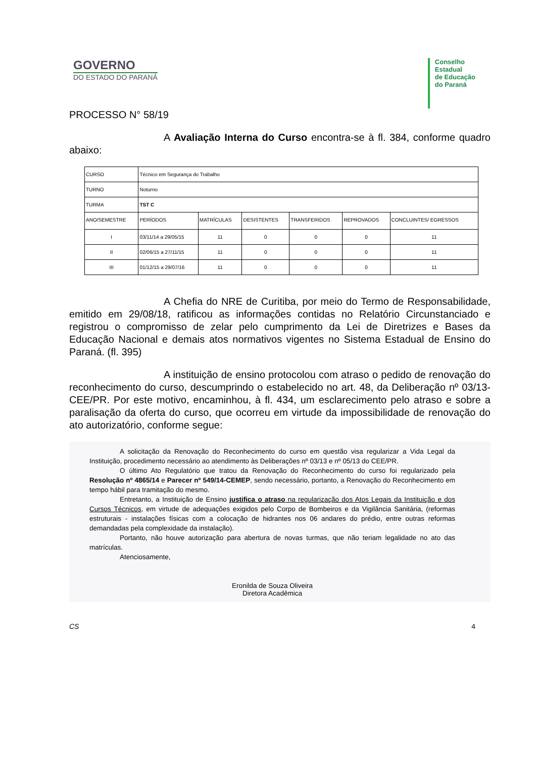GOVERNO
DO ESTADO DO PARANÁ
Conselho
Estadual
de Educação
do Paraná
PROCESSO N° 58/19
A Avaliação Interna do Curso encontra-se à fl. 384, conforme quadro abaixo:
| CURSO | Técnico em Segurança do Trabalho | | | | | |
| TURNO | Noturno | | | | | |
| TURMA | TST C | | | | | |
| ANO/SEMESTRE | PERÍODOS | MATRÍCULAS | DESISTENTES | TRANSFERIDOS | REPROVADOS | CONCLUINTES/ EGRESSOS |
| I | 03/11/14 a 29/05/15 | 11 | 0 | 0 | 0 | 11 |
| II | 02/06/15 a 27/11/15 | 11 | 0 | 0 | 0 | 11 |
| III | 01/12/15 a 29/07/16 | 11 | 0 | 0 | 0 | 11 |
A Chefia do NRE de Curitiba, por meio do Termo de Responsabilidade, emitido em 29/08/18, ratificou as informações contidas no Relatório Circunstanciado e registrou o compromisso de zelar pelo cumprimento da Lei de Diretrizes e Bases da Educação Nacional e demais atos normativos vigentes no Sistema Estadual de Ensino do Paraná. (fl. 395)
A instituição de ensino protocolou com atraso o pedido de renovação do reconhecimento do curso, descumprindo o estabelecido no art. 48, da Deliberação nº 03/13-CEE/PR. Por este motivo, encaminhou, à fl. 434, um esclarecimento pelo atraso e sobre a paralisação da oferta do curso, que ocorreu em virtude da impossibilidade de renovação do ato autorizatório, conforme segue:
A solicitação da Renovação do Reconhecimento do curso em questão visa regularizar a Vida Legal da Instituição, procedimento necessário ao atendimento às Deliberações nº 03/13 e nº 05/13 do CEE/PR.
O último Ato Regulatório que tratou da Renovação do Reconhecimento do curso foi regularizado pela Resolução nº 4865/14 e Parecer nº 549/14-CEMEP, sendo necessário, portanto, a Renovação do Reconhecimento em tempo hábil para tramitação do mesmo.
Entretanto, a Instituição de Ensino justifica o atraso na regularização dos Atos Legais da Instituição e dos Cursos Técnicos, em virtude de adequações exigidos pelo Corpo de Bombeiros e da Vigilância Sanitária, (reformas estruturais - instalações físicas com a colocação de hidrantes nos 06 andares do prédio, entre outras reformas demandadas pela complexidade da instalação).
Portanto, não houve autorização para abertura de novas turmas, que não teriam legalidade no ato das matrículas.
Atenciosamente,
Eronilda de Souza Oliveira
Diretora Acadêmica
CS 4